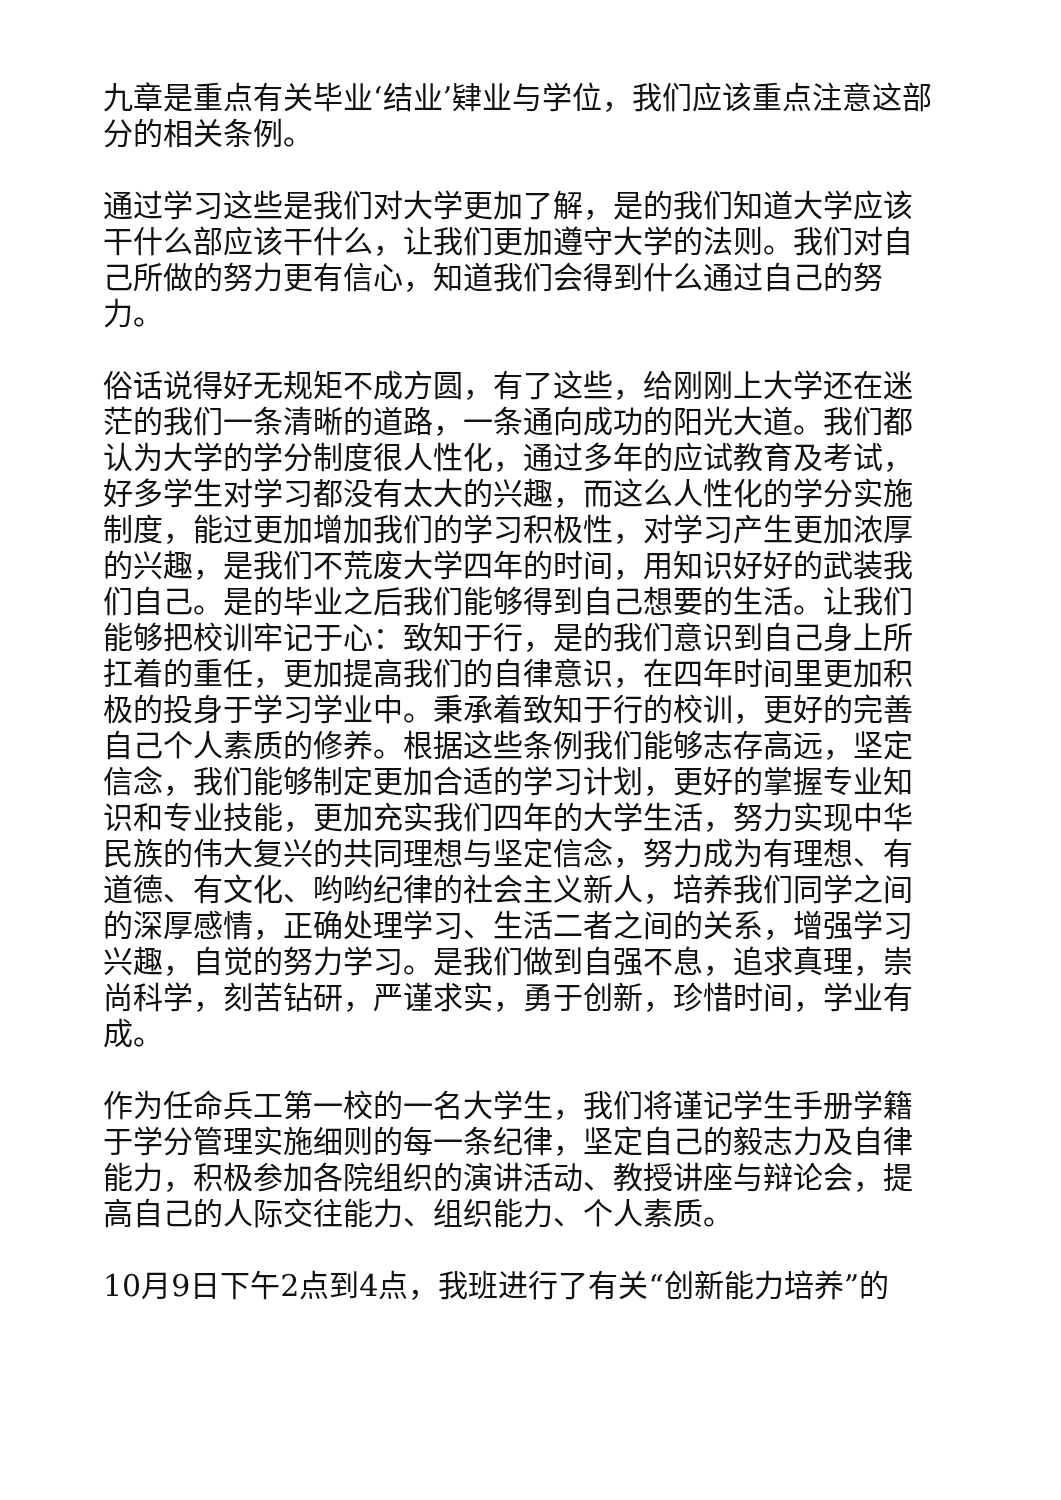九章是重点有关毕业‘结业’肄业与学位，我们应该重点注意这部分的相关条例。
通过学习这些是我们对大学更加了解，是的我们知道大学应该干什么部应该干什么，让我们更加遵守大学的法则。我们对自己所做的努力更有信心，知道我们会得到什么通过自己的努力。
俗话说得好无规矩不成方圆，有了这些，给刚刚上大学还在迷茫的我们一条清晰的道路，一条通向成功的阳光大道。我们都认为大学的学分制度很人性化，通过多年的应试教育及考试，好多学生对学习都没有太大的兴趣，而这么人性化的学分实施制度，能过更加增加我们的学习积极性，对学习产生更加浓厚的兴趣，是我们不荒废大学四年的时间，用知识好好的武装我们自己。是的毕业之后我们能够得到自己想要的生活。让我们能够把校训牢记于心：致知于行，是的我们意识到自己身上所扛着的重任，更加提高我们的自律意识，在四年时间里更加积极的投身于学习学业中。秉承着致知于行的校训，更好的完善自己个人素质的修养。根据这些条例我们能够志存高远，坚定信念，我们能够制定更加合适的学习计划，更好的掌握专业知识和专业技能，更加充实我们四年的大学生活，努力实现中华民族的伟大复兴的共同理想与坚定信念，努力成为有理想、有道德、有文化、哟哟纪律的社会主义新人，培养我们同学之间的深厚感情，正确处理学习、生活二者之间的关系，增强学习兴趣，自觉的努力学习。是我们做到自强不息，追求真理，崇尚科学，刻苦钻研，严谨求实，勇于创新，珍惜时间，学业有成。
作为任命兵工第一校的一名大学生，我们将谨记学生手册学籍于学分管理实施细则的每一条纪律，坚定自己的毅志力及自律能力，积极参加各院组织的演讲活动、教授讲座与辩论会，提高自己的人际交往能力、组织能力、个人素质。
10月9日下午2点到4点，我班进行了有关“创新能力培养”的